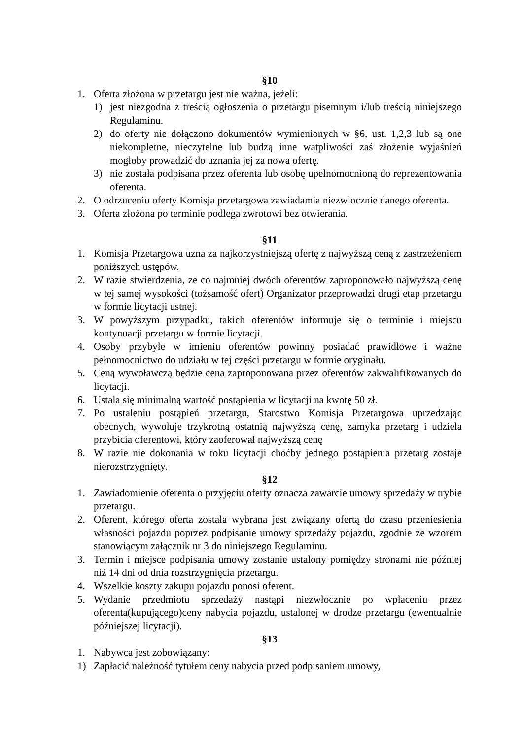§10
1. Oferta złożona w przetargu jest nie ważna, jeżeli:
1) jest niezgodna z treścią ogłoszenia o przetargu pisemnym i/lub treścią niniejszego Regulaminu.
2) do oferty nie dołączono dokumentów wymienionych w §6, ust. 1,2,3 lub są one niekompletne, nieczytelne lub budzą inne wątpliwości zaś złożenie wyjaśnień mogłoby prowadzić do uznania jej za nowa ofertę.
3) nie została podpisana przez oferenta lub osobę upełnomocnioną do reprezentowania oferenta.
2. O odrzuceniu oferty Komisja przetargowa zawiadamia niezwłocznie danego oferenta.
3. Oferta złożona po terminie podlega zwrotowi bez otwierania.
§11
1. Komisja Przetargowa uzna za najkorzystniejszą ofertę z najwyższą ceną z zastrzeżeniem poniższych ustępów.
2. W razie stwierdzenia, ze co najmniej dwóch oferentów zaproponowało najwyższą cenę w tej samej wysokości (tożsamość ofert) Organizator przeprowadzi drugi etap przetargu w formie licytacji ustnej.
3. W powyższym przypadku, takich oferentów informuje się o terminie i miejscu kontynuacji przetargu w formie licytacji.
4. Osoby przybyłe w imieniu oferentów powinny posiadać prawidłowe i ważne pełnomocnictwo do udziału w tej części przetargu w formie oryginału.
5. Ceną wywoławczą będzie cena zaproponowana przez oferentów zakwalifikowanych do licytacji.
6. Ustala się minimalną wartość postąpienia w licytacji na kwotę 50 zł.
7. Po ustaleniu postąpień przetargu, Starostwo Komisja Przetargowa uprzedzając obecnych, wywołuje trzykrotną ostatnią najwyższą cenę, zamyka przetarg i udziela przybicia oferentowi, który zaoferował najwyższą cenę
8. W razie nie dokonania w toku licytacji choćby jednego postąpienia przetarg zostaje nierozstrzygnięty.
§12
1. Zawiadomienie oferenta o przyjęciu oferty oznacza zawarcie umowy sprzedaży w trybie przetargu.
2. Oferent, którego oferta została wybrana jest związany ofertą do czasu przeniesienia własności pojazdu poprzez podpisanie umowy sprzedaży pojazdu, zgodnie ze wzorem stanowiącym załącznik nr 3 do niniejszego Regulaminu.
3. Termin i miejsce podpisania umowy zostanie ustalony pomiędzy stronami nie później niż 14 dni od dnia rozstrzygnięcia przetargu.
4. Wszelkie koszty zakupu pojazdu ponosi oferent.
5. Wydanie przedmiotu sprzedaży nastąpi niezwłocznie po wpłaceniu przez oferenta(kupującego)ceny nabycia pojazdu, ustalonej w drodze przetargu (ewentualnie późniejszej licytacji).
§13
1. Nabywca jest zobowiązany:
1) Zapłacić należność tytułem ceny nabycia przed podpisaniem umowy,